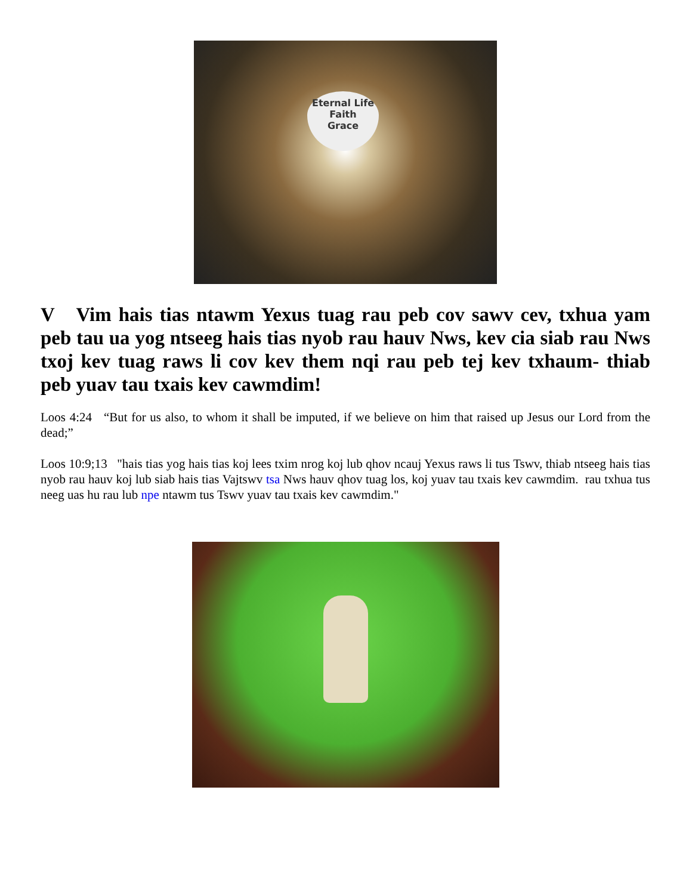Eternal Life
Faith
Grace
V Vim hais tias ntawm Yexus tuag rau peb cov sawv cev, txhua yam peb tau ua yog ntseeg hais tias nyob rau hauv Nws, kev cia siab rau Nws txoj kev tuag raws li cov kev them nqi rau peb tej kev txhaum- thiab peb yuav tau txais kev cawmdim!
Loos 4:24 “But for us also, to whom it shall be imputed, if we believe on him that raised up Jesus our Lord from the dead;”
Loos 10:9;13 "hais tias yog hais tias koj lees txim nrog koj lub qhov ncauj Yexus raws li tus Tswv, thiab ntseeg hais tias nyob rau hauv koj lub siab hais tias Vajtswv tsa Nws hauv qhov tuag los, koj yuav tau txais kev cawmdim. rau txhua tus neeg uas hu rau lub npe ntawm tus Tswv yuav tau txais kev cawmdim."